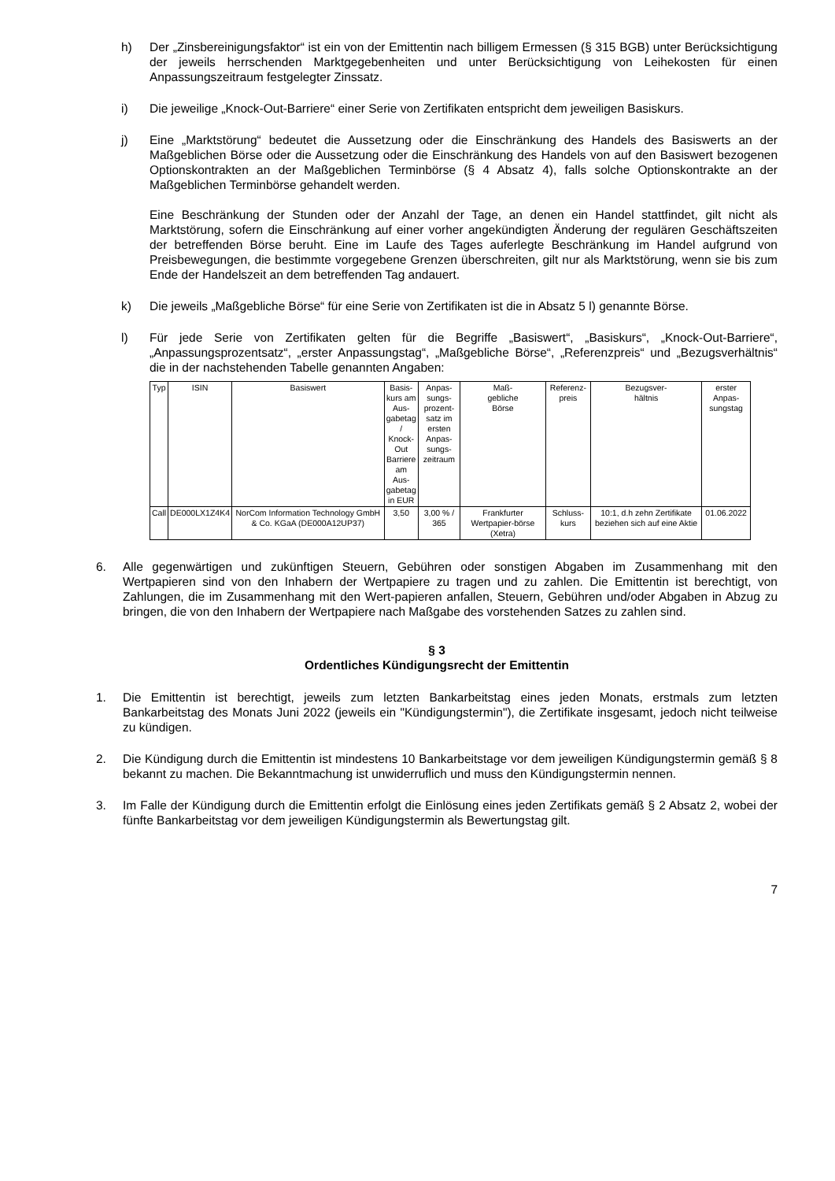h) Der „Zinsbereinigungsfaktor“ ist ein von der Emittentin nach billigem Ermessen (§ 315 BGB) unter Berücksichtigung der jeweils herrschenden Marktgegebenheiten und unter Berücksichtigung von Leihekosten für einen Anpassungszeitraum festgelegter Zinssatz.
i) Die jeweilige „Knock-Out-Barriere“ einer Serie von Zertifikaten entspricht dem jeweiligen Basiskurs.
j) Eine „Marktstörung“ bedeutet die Aussetzung oder die Einschränkung des Handels des Basiswerts an der Maßgeblichen Börse oder die Aussetzung oder die Einschränkung des Handels von auf den Basiswert bezogenen Optionskontrakten an der Maßgeblichen Terminbörse (§ 4 Absatz 4), falls solche Optionskontrakte an der Maßgeblichen Terminbörse gehandelt werden.
Eine Beschränkung der Stunden oder der Anzahl der Tage, an denen ein Handel stattfindet, gilt nicht als Marktstörung, sofern die Einschränkung auf einer vorher angekündigten Änderung der regulären Geschäftszeiten der betreffenden Börse beruht. Eine im Laufe des Tages auferlegte Beschränkung im Handel aufgrund von Preisbewegungen, die bestimmte vorgegebene Grenzen überschreiten, gilt nur als Marktstörung, wenn sie bis zum Ende der Handelszeit an dem betreffenden Tag andauert.
k) Die jeweils „Maßgebliche Börse“ für eine Serie von Zertifikaten ist die in Absatz 5 l) genannte Börse.
l) Für jede Serie von Zertifikaten gelten für die Begriffe „Basiswert“, „Basiskurs“, „Knock-Out-Barriere“, „Anpassungsprozentsatz“, „erster Anpassungstag“, „Maßgebliche Börse“, „Referenzpreis“ und „Bezugsverhältnis“ die in der nachstehenden Tabelle genannten Angaben:
| Typ | ISIN | Basiswert | Basis- kurs am Aus- gabetag / Knock- Out Barriere am Aus- gabetag in EUR | Anpas- sungs- prozent- satz im ersten Anpas- sungs- zeitraum | Maß- gebliche Börse | Referenz- preis | Bezugsver- hältnis | erster Anpas- sungstag |
| Call | DE000LX1Z4K4 | NorCom Information Technology GmbH & Co. KGaA (DE000A12UP37) | 3,50 | 3,00 % / 365 | Frankfurter Wertpapier-börse (Xetra) | Schluss-kurs | 10:1, d.h zehn Zertifikate beziehen sich auf eine Aktie | 01.06.2022 |
6. Alle gegenwärtigen und zukünftigen Steuern, Gebühren oder sonstigen Abgaben im Zusammenhang mit den Wertpapieren sind von den Inhabern der Wertpapiere zu tragen und zu zahlen. Die Emittentin ist berechtigt, von Zahlungen, die im Zusammenhang mit den Wert-papieren anfallen, Steuern, Gebühren und/oder Abgaben in Abzug zu bringen, die von den Inhabern der Wertpapiere nach Maßgabe des vorstehenden Satzes zu zahlen sind.
§ 3
Ordentliches Kündigungsrecht der Emittentin
1. Die Emittentin ist berechtigt, jeweils zum letzten Bankarbeitstag eines jeden Monats, erstmals zum letzten Bankarbeitstag des Monats Juni 2022 (jeweils ein "Kündigungstermin"), die Zertifikate insgesamt, jedoch nicht teilweise zu kündigen.
2. Die Kündigung durch die Emittentin ist mindestens 10 Bankarbeitstage vor dem jeweiligen Kündigungstermin gemäß § 8 bekannt zu machen. Die Bekanntmachung ist unwiderruflich und muss den Kündigungstermin nennen.
3. Im Falle der Kündigung durch die Emittentin erfolgt die Einlösung eines jeden Zertifikats gemäß § 2 Absatz 2, wobei der fünfte Bankarbeitstag vor dem jeweiligen Kündigungstermin als Bewertungstag gilt.
7